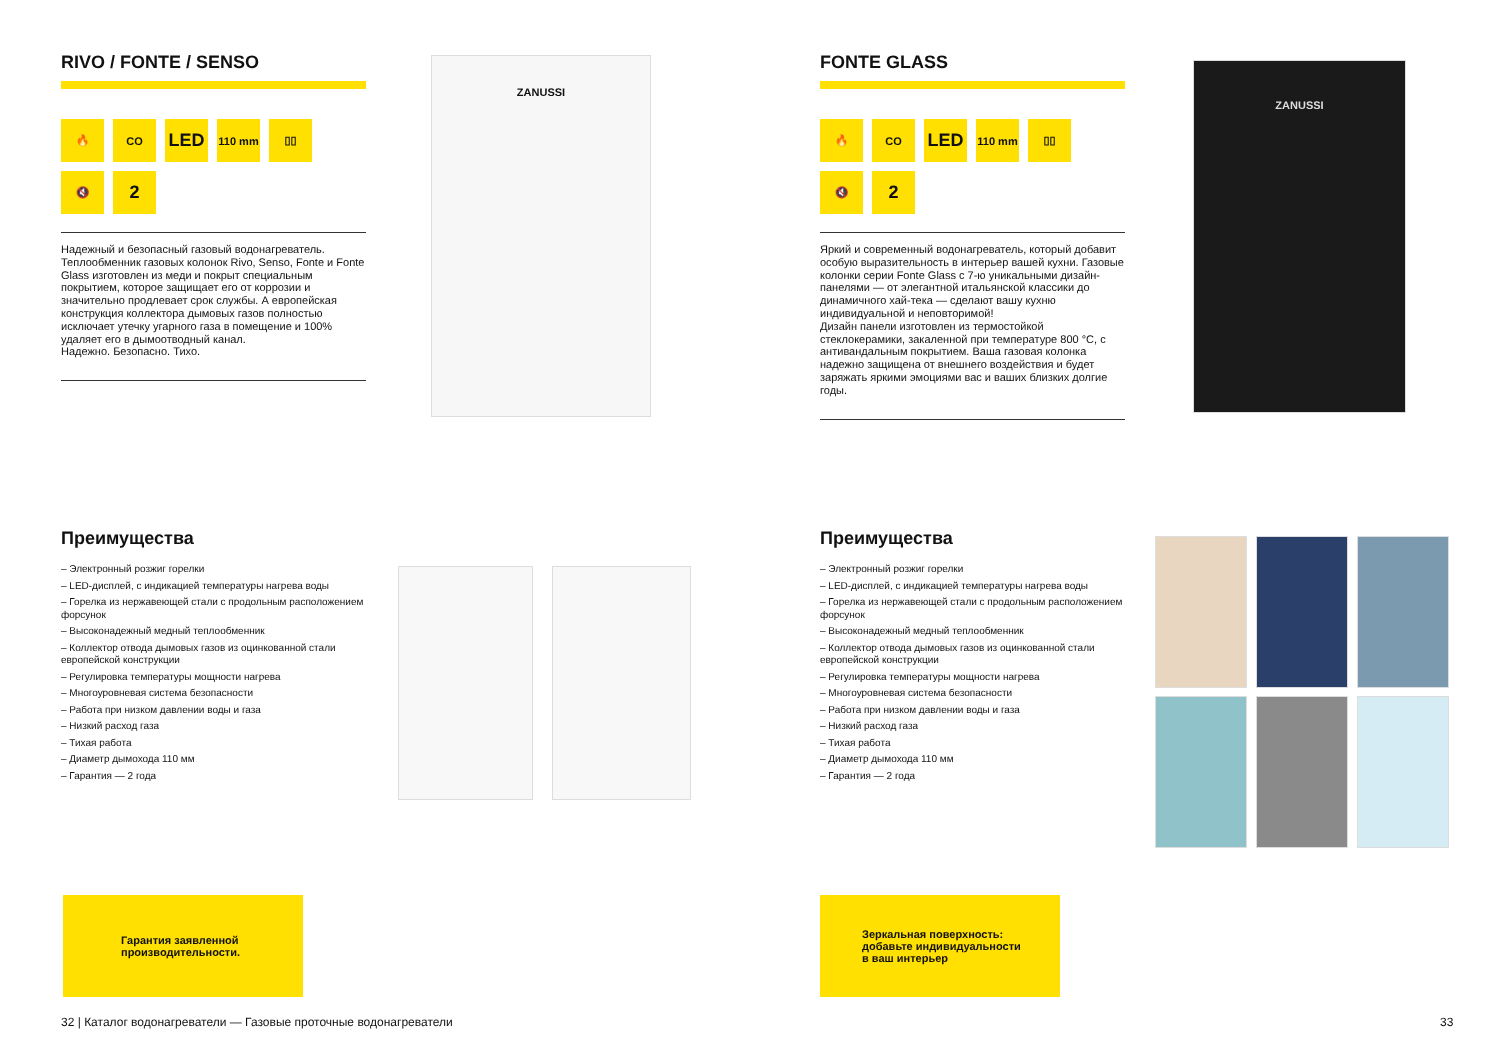RIVO / FONTE / SENSO
🔥
CO
LED
110 mm
▯▯
🔇
2
Надежный и безопасный газовый водонагреватель. Теплообменник газовых колонок Rivo, Senso, Fonte и Fonte Glass изготовлен из меди и покрыт специальным покрытием, которое защищает его от коррозии и значительно продлевает срок службы. А европейская конструкция коллектора дымовых газов полностью исключает утечку угарного газа в помещение и 100% удаляет его в дымоотводный канал.
Надежно. Безопасно. Тихо.
ZANUSSI
Преимущества
– Электронный розжиг горелки
– LED-дисплей, с индикацией температуры нагрева воды
– Горелка из нержавеющей стали с продольным расположением форсунок
– Высоконадежный медный теплообменник
– Коллектор отвода дымовых газов из оцинкованной стали европейской конструкции
– Регулировка температуры мощности нагрева
– Многоуровневая система безопасности
– Работа при низком давлении воды и газа
– Низкий расход газа
– Тихая работа
– Диаметр дымохода 110 мм
– Гарантия — 2 года
Гарантия заявленной
производительности.
32 | Каталог водонагреватели — Газовые проточные водонагреватели
FONTE GLASS
🔥
CO
LED
110 mm
▯▯
🔇
2
Яркий и современный водонагреватель, который добавит особую выразительность в интерьер вашей кухни. Газовые колонки серии Fonte Glass с 7-ю уникальными дизайн-панелями — от элегантной итальянской классики до динамичного хай-тека — сделают вашу кухню индивидуальной и неповторимой!
Дизайн панели изготовлен из термостойкой стеклокерамики, закаленной при температуре 800 °C, с антивандальным покрытием. Ваша газовая колонка надежно защищена от внешнего воздействия и будет заряжать яркими эмоциями вас и ваших близких долгие годы.
ZANUSSI
Преимущества
– Электронный розжиг горелки
– LED-дисплей, с индикацией температуры нагрева воды
– Горелка из нержавеющей стали с продольным расположением форсунок
– Высоконадежный медный теплообменник
– Коллектор отвода дымовых газов из оцинкованной стали европейской конструкции
– Регулировка температуры мощности нагрева
– Многоуровневая система безопасности
– Работа при низком давлении воды и газа
– Низкий расход газа
– Тихая работа
– Диаметр дымохода 110 мм
– Гарантия — 2 года
Зеркальная поверхность:
добавьте индивидуальности
в ваш интерьер
33